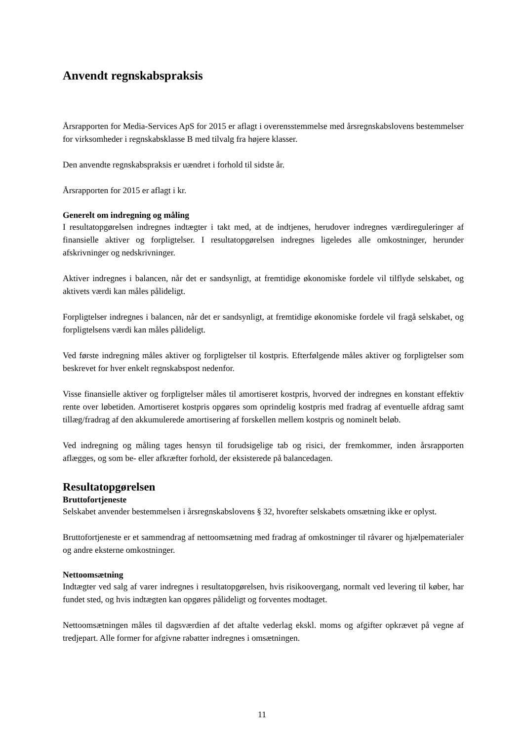Anvendt regnskabspraksis
Årsrapporten for Media-Services ApS for 2015 er aflagt i overensstemmelse med årsregnskabslovens bestemmelser for virksomheder i regnskabsklasse B med tilvalg fra højere klasser.
Den anvendte regnskabspraksis er uændret i forhold til sidste år.
Årsrapporten for 2015 er aflagt i kr.
Generelt om indregning og måling
I resultatopgørelsen indregnes indtægter i takt med, at de indtjenes, herudover indregnes værdireguleringer af finansielle aktiver og forpligtelser. I resultatopgørelsen indregnes ligeledes alle omkostninger, herunder afskrivninger og nedskrivninger.
Aktiver indregnes i balancen, når det er sandsynligt, at fremtidige økonomiske fordele vil tilflyde selskabet, og aktivets værdi kan måles pålideligt.
Forpligtelser indregnes i balancen, når det er sandsynligt, at fremtidige økonomiske fordele vil fragå selskabet, og forpligtelsens værdi kan måles pålideligt.
Ved første indregning måles aktiver og forpligtelser til kostpris. Efterfølgende måles aktiver og forpligtelser som beskrevet for hver enkelt regnskabspost nedenfor.
Visse finansielle aktiver og forpligtelser måles til amortiseret kostpris, hvorved der indregnes en konstant effektiv rente over løbetiden. Amortiseret kostpris opgøres som oprindelig kostpris med fradrag af eventuelle afdrag samt tillæg/fradrag af den akkumulerede amortisering af forskellen mellem kostpris og nominelt beløb.
Ved indregning og måling tages hensyn til forudsigelige tab og risici, der fremkommer, inden årsrapporten aflægges, og som be- eller afkræfter forhold, der eksisterede på balancedagen.
Resultatopgørelsen
Bruttofortjeneste
Selskabet anvender bestemmelsen i årsregnskabslovens § 32, hvorefter selskabets omsætning ikke er oplyst.
Bruttofortjeneste er et sammendrag af nettoomsætning med fradrag af omkostninger til råvarer og hjælpematerialer og andre eksterne omkostninger.
Nettoomsætning
Indtægter ved salg af varer indregnes i resultatopgørelsen, hvis risikoovergang, normalt ved levering til køber, har fundet sted, og hvis indtægten kan opgøres pålideligt og forventes modtaget.
Nettoomsætningen måles til dagsværdien af det aftalte vederlag ekskl. moms og afgifter opkrævet på vegne af tredjepart. Alle former for afgivne rabatter indregnes i omsætningen.
11